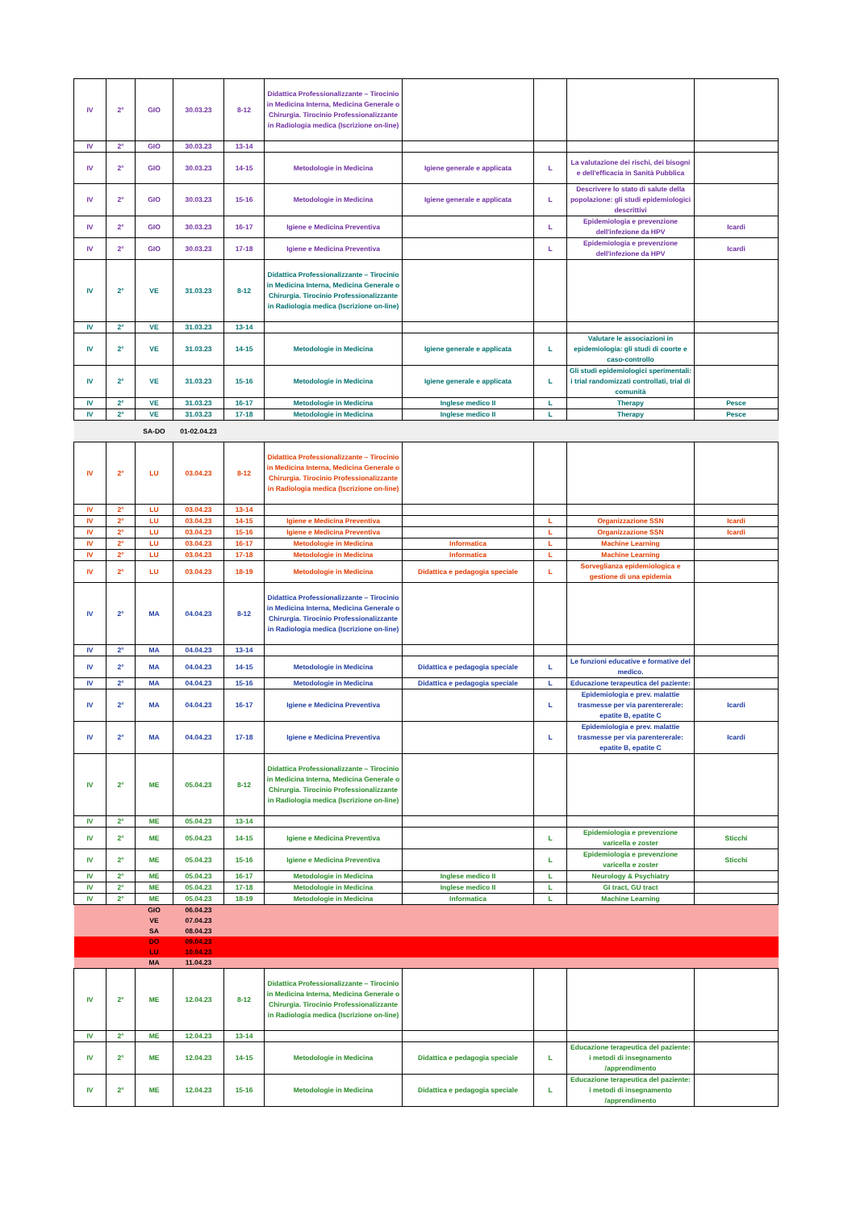| IV | 2° | GIO | 30.03.23 | 8-12 | Didattica Professionalizzante – Tirocinio in Medicina Interna, Medicina Generale o Chirurgia. Tirocinio Professionalizzante in Radiologia medica (Iscrizione on-line) | | | | |
| IV | 2° | GIO | 30.03.23 | 13-14 | | | | | |
| IV | 2° | GIO | 30.03.23 | 14-15 | Metodologie in Medicina | Igiene generale e applicata | L | La valutazione dei rischi, dei bisogni e dell'efficacia in Sanità Pubblica | |
| IV | 2° | GIO | 30.03.23 | 15-16 | Metodologie in Medicina | Igiene generale e applicata | L | Descrivere lo stato di salute della popolazione: gli studi epidemiologici descrittivi | |
| IV | 2° | GIO | 30.03.23 | 16-17 | Igiene e Medicina Preventiva | | L | Epidemiologia e prevenzione dell'infezione da HPV | Icardi |
| IV | 2° | GIO | 30.03.23 | 17-18 | Igiene e Medicina Preventiva | | L | Epidemiologia e prevenzione dell'infezione da HPV | Icardi |
| IV | 2° | VE | 31.03.23 | 8-12 | Didattica Professionalizzante – Tirocinio in Medicina Interna, Medicina Generale o Chirurgia. Tirocinio Professionalizzante in Radiologia medica (Iscrizione on-line) | | | | |
| IV | 2° | VE | 31.03.23 | 13-14 | | | | | |
| IV | 2° | VE | 31.03.23 | 14-15 | Metodologie in Medicina | Igiene generale e applicata | L | Valutare le associazioni in epidemiologia: gli studi di coorte e caso-controllo | |
| IV | 2° | VE | 31.03.23 | 15-16 | Metodologie in Medicina | Igiene generale e applicata | L | Gli studi epidemiologici sperimentali: i trial randomizzati controllati, trial di comunità | |
| IV | 2° | VE | 31.03.23 | 16-17 | Metodologie in Medicina | Inglese medico II | L | Therapy | Pesce |
| IV | 2° | VE | 31.03.23 | 17-18 | Metodologie in Medicina | Inglese medico II | L | Therapy | Pesce |
| | | SA-DO | 01-02.04.23 | | | | | | |
| IV | 2° | LU | 03.04.23 | 8-12 | Didattica Professionalizzante – Tirocinio in Medicina Interna, Medicina Generale o Chirurgia. Tirocinio Professionalizzante in Radiologia medica (Iscrizione on-line) | | | | |
| IV | 2° | LU | 03.04.23 | 13-14 | | | | | |
| IV | 2° | LU | 03.04.23 | 14-15 | Igiene e Medicina Preventiva | | L | Organizzazione SSN | Icardi |
| IV | 2° | LU | 03.04.23 | 15-16 | Igiene e Medicina Preventiva | | L | Organizzazione SSN | Icardi |
| IV | 2° | LU | 03.04.23 | 16-17 | Metodologie in Medicina | Informatica | L | Machine Learning | |
| IV | 2° | LU | 03.04.23 | 17-18 | Metodologie in Medicina | Informatica | L | Machine Learning | |
| IV | 2° | LU | 03.04.23 | 18-19 | Metodologie in Medicina | Didattica e pedagogia speciale | L | Sorveglianza epidemiologica e gestione di una epidemia | |
| IV | 2° | MA | 04.04.23 | 8-12 | Didattica Professionalizzante – Tirocinio in Medicina Interna, Medicina Generale o Chirurgia. Tirocinio Professionalizzante in Radiologia medica (Iscrizione on-line) | | | | |
| IV | 2° | MA | 04.04.23 | 13-14 | | | | | |
| IV | 2° | MA | 04.04.23 | 14-15 | Metodologie in Medicina | Didattica e pedagogia speciale | L | Le funzioni educative e formative del medico. | |
| IV | 2° | MA | 04.04.23 | 15-16 | Metodologie in Medicina | Didattica e pedagogia speciale | L | Educazione terapeutica del paziente: | |
| IV | 2° | MA | 04.04.23 | 16-17 | Igiene e Medicina Preventiva | | L | Epidemiologia e prev. malattie trasmesse per via parentererale: epatite B, epatite C | Icardi |
| IV | 2° | MA | 04.04.23 | 17-18 | Igiene e Medicina Preventiva | | L | Epidemiologia e prev. malattie trasmesse per via parentererale: epatite B, epatite C | Icardi |
| IV | 2° | ME | 05.04.23 | 8-12 | Didattica Professionalizzante – Tirocinio in Medicina Interna, Medicina Generale o Chirurgia. Tirocinio Professionalizzante in Radiologia medica (Iscrizione on-line) | | | | |
| IV | 2° | ME | 05.04.23 | 13-14 | | | | | |
| IV | 2° | ME | 05.04.23 | 14-15 | Igiene e Medicina Preventiva | | L | Epidemiologia e prevenzione varicella e zoster | Sticchi |
| IV | 2° | ME | 05.04.23 | 15-16 | Igiene e Medicina Preventiva | | L | Epidemiologia e prevenzione varicella e zoster | Sticchi |
| IV | 2° | ME | 05.04.23 | 16-17 | Metodologie in Medicina | Inglese medico II | L | Neurology & Psychiatry | |
| IV | 2° | ME | 05.04.23 | 17-18 | Metodologie in Medicina | Inglese medico II | L | GI tract, GU tract | |
| IV | 2° | ME | 05.04.23 | 18-19 | Metodologie in Medicina | Informatica | L | Machine Learning | |
| | | GIO | 06.04.23 | | | | | | |
| | | VE | 07.04.23 | | | | | | |
| | | SA | 08.04.23 | | | | | | |
| | | DO | 09.04.23 | | | | | | |
| | | LU | 10.04.23 | | | | | | |
| | | MA | 11.04.23 | | | | | | |
| IV | 2° | ME | 12.04.23 | 8-12 | Didattica Professionalizzante – Tirocinio in Medicina Interna, Medicina Generale o Chirurgia. Tirocinio Professionalizzante in Radiologia medica (Iscrizione on-line) | | | | |
| IV | 2° | ME | 12.04.23 | 13-14 | | | | | |
| IV | 2° | ME | 12.04.23 | 14-15 | Metodologie in Medicina | Didattica e pedagogia speciale | L | Educazione terapeutica del paziente: i metodi di insegnamento /apprendimento | |
| IV | 2° | ME | 12.04.23 | 15-16 | Metodologie in Medicina | Didattica e pedagogia speciale | L | Educazione terapeutica del paziente: i metodi di insegnamento /apprendimento | |